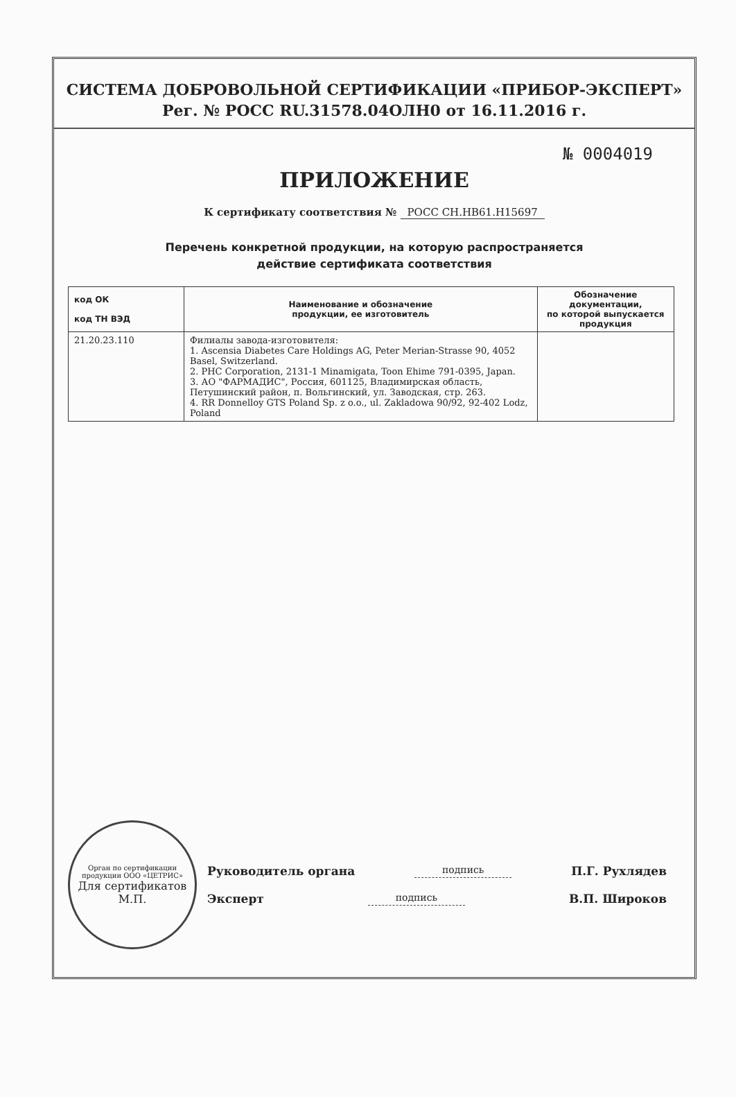СИСТЕМА ДОБРОВОЛЬНОЙ СЕРТИФИКАЦИИ «ПРИБОР-ЭКСПЕРТ»
Рег. № РОСС RU.31578.04ОЛН0 от 16.11.2016 г.
№ 0004019
ПРИЛОЖЕНИЕ
К сертификату соответствия № РОСС CH.HB61.H15697
Перечень конкретной продукции, на которую распространяется
действие сертификата соответствия
| код ОК код ТН ВЭД | Наименование и обозначение продукции, ее изготовитель | Обозначение документации, по которой выпускается продукция |
| --- | --- | --- |
| 21.20.23.110 | Филиалы завода-изготовителя: 1. Ascensia Diabetes Care Holdings AG, Peter Merian-Strasse 90, 4052 Basel, Switzerland. 2. PHC Corporation, 2131-1 Minamigata, Toon Ehime 791-0395, Japan. 3. АО "ФАРМАДИС", Россия, 601125, Владимирская область, Петушинский район, п. Вольгинский, ул. Заводская, стр. 263. 4. RR Donnelloy GTS Poland Sp. z o.o., ul. Zakladowa 90/92, 92-402 Lodz, Poland | |
Орган по сертификации продукции ООО «ЦЕТРИС»
Для сертификатов
М.П.
Руководитель органа подпись П.Г. Рухлядев
Эксперт подпись В.П. Широков